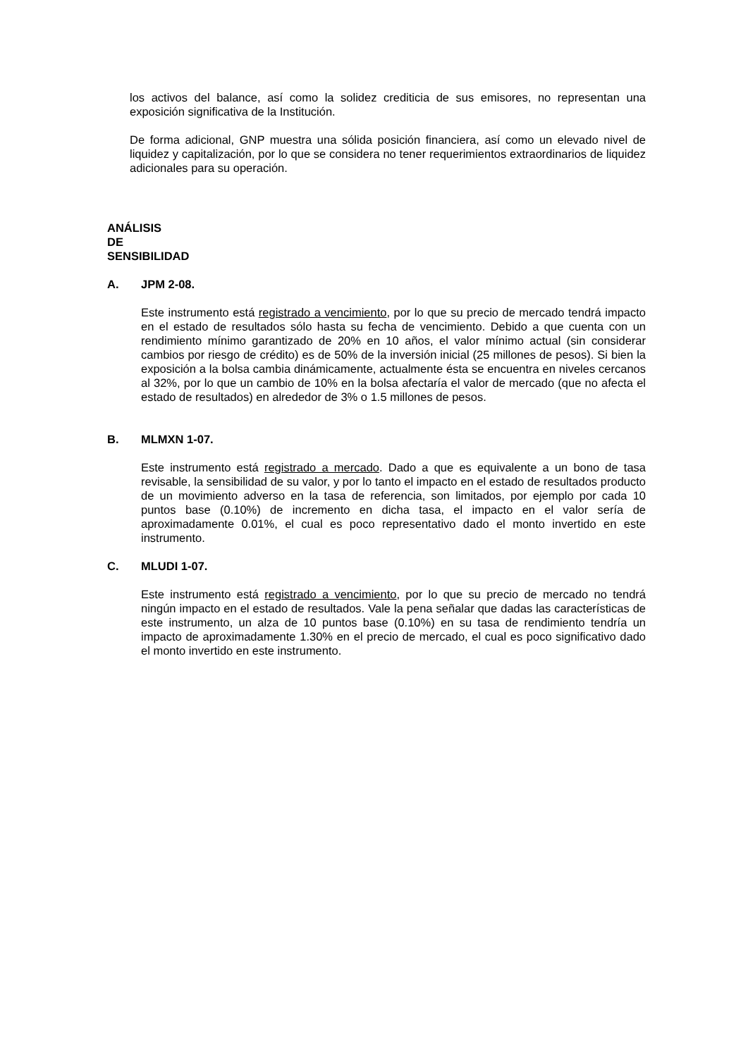los activos del balance, así como la solidez crediticia de sus emisores, no representan una exposición significativa de la Institución.
De forma adicional, GNP muestra una sólida posición financiera, así como un elevado nivel de liquidez y capitalización, por lo que se considera no tener requerimientos extraordinarios de liquidez adicionales para su operación.
ANÁLISIS DE SENSIBILIDAD
A. JPM 2-08.
Este instrumento está registrado a vencimiento, por lo que su precio de mercado tendrá impacto en el estado de resultados sólo hasta su fecha de vencimiento. Debido a que cuenta con un rendimiento mínimo garantizado de 20% en 10 años, el valor mínimo actual (sin considerar cambios por riesgo de crédito) es de 50% de la inversión inicial (25 millones de pesos). Si bien la exposición a la bolsa cambia dinámicamente, actualmente ésta se encuentra en niveles cercanos al 32%, por lo que un cambio de 10% en la bolsa afectaría el valor de mercado (que no afecta el estado de resultados) en alrededor de 3% o 1.5 millones de pesos.
B. MLMXN 1-07.
Este instrumento está registrado a mercado. Dado a que es equivalente a un bono de tasa revisable, la sensibilidad de su valor, y por lo tanto el impacto en el estado de resultados producto de un movimiento adverso en la tasa de referencia, son limitados, por ejemplo por cada 10 puntos base (0.10%) de incremento en dicha tasa, el impacto en el valor sería de aproximadamente 0.01%, el cual es poco representativo dado el monto invertido en este instrumento.
C. MLUDI 1-07.
Este instrumento está registrado a vencimiento, por lo que su precio de mercado no tendrá ningún impacto en el estado de resultados. Vale la pena señalar que dadas las características de este instrumento, un alza de 10 puntos base (0.10%) en su tasa de rendimiento tendría un impacto de aproximadamente 1.30% en el precio de mercado, el cual es poco significativo dado el monto invertido en este instrumento.